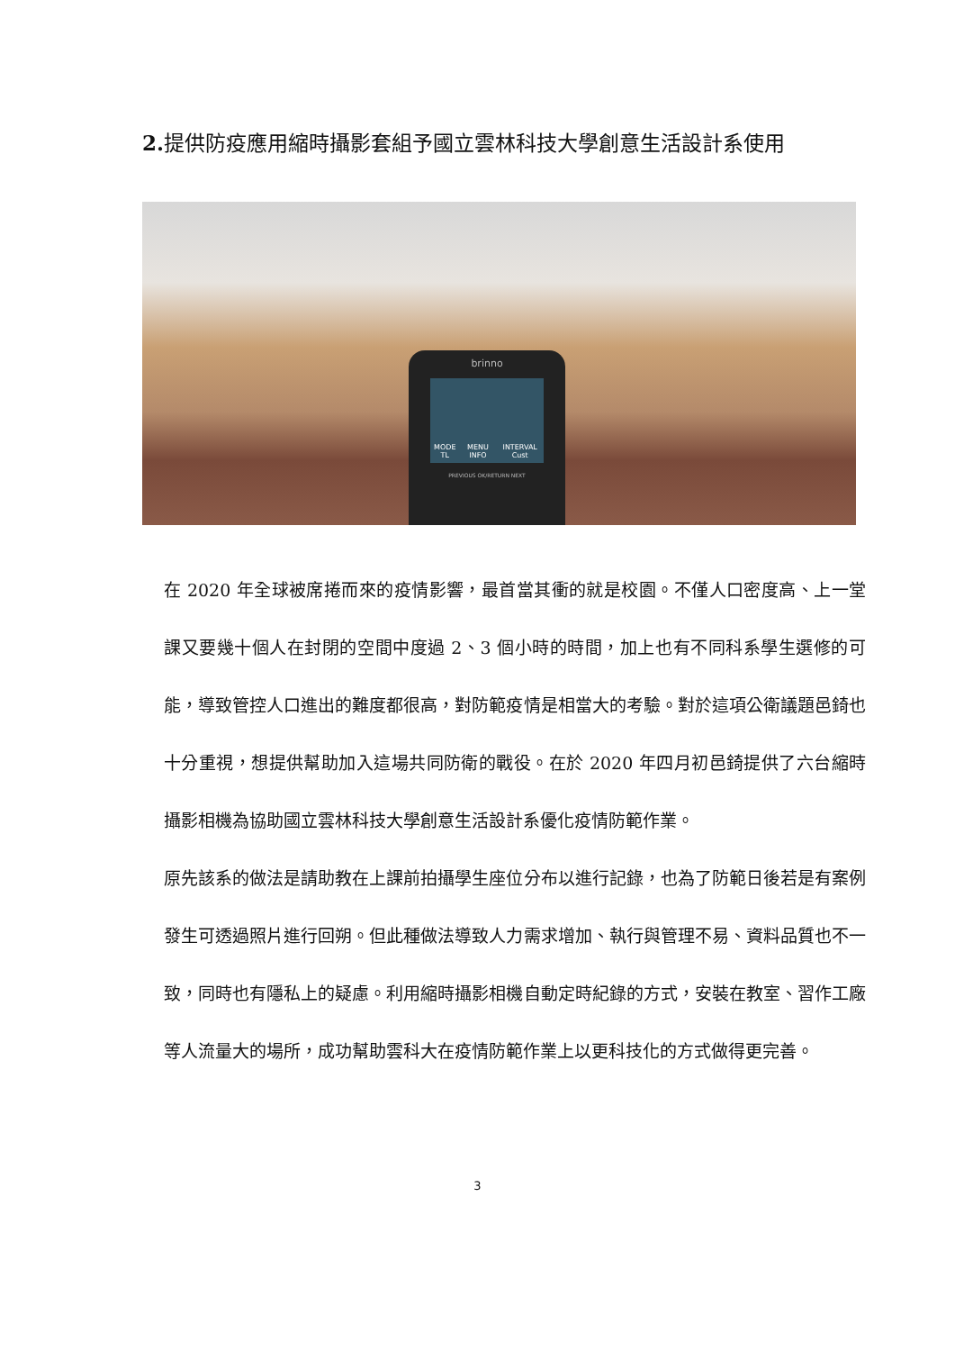2. 提供防疫應用縮時攝影套組予國立雲林科技大學創意生活設計系使用
brinno
MODE TL MENU INFO INTERVAL Cust
PREVIOUS OK/RETURN NEXT
在 2020 年全球被席捲而來的疫情影響，最首當其衝的就是校園。不僅人口密度高、上一堂課又要幾十個人在封閉的空間中度過 2、3 個小時的時間，加上也有不同科系學生選修的可能，導致管控人口進出的難度都很高，對防範疫情是相當大的考驗。對於這項公衛議題邑錡也十分重視，想提供幫助加入這場共同防衛的戰役。在於 2020 年四月初邑錡提供了六台縮時攝影相機為協助國立雲林科技大學創意生活設計系優化疫情防範作業。
原先該系的做法是請助教在上課前拍攝學生座位分布以進行記錄，也為了防範日後若是有案例發生可透過照片進行回朔。但此種做法導致人力需求增加、執行與管理不易、資料品質也不一致，同時也有隱私上的疑慮。利用縮時攝影相機自動定時紀錄的方式，安裝在教室、習作工廠等人流量大的場所，成功幫助雲科大在疫情防範作業上以更科技化的方式做得更完善。
3